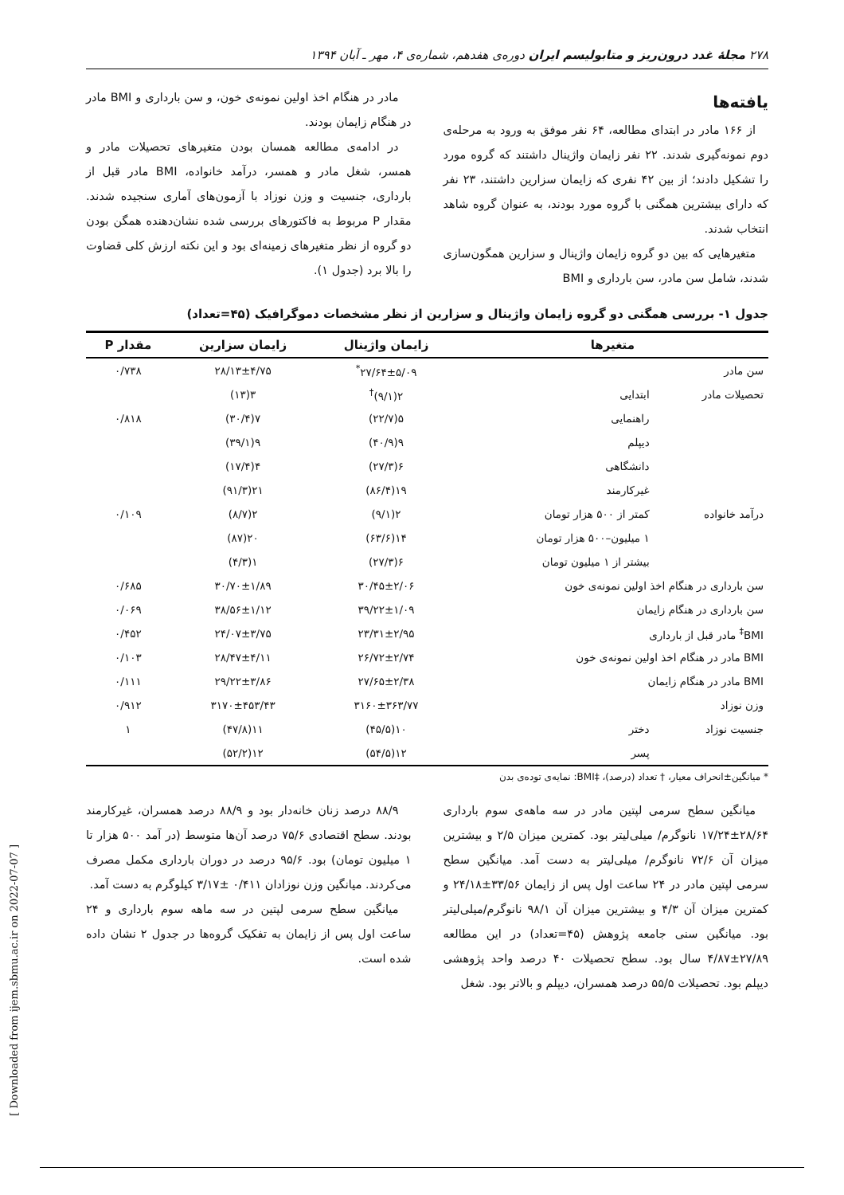۲۷۸ مجلهٔ غدد درون‌ریز و متابولیسم ایران دوره‌ی هفدهم، شماره‌ی ۴، مهر ـ آبان ۱۳۹۴
یافته‌ها
از ۱۶۶ مادر در ابتدای مطالعه، ۶۴ نفر موفق به ورود به مرحله‌ی دوم نمونه‌گیری شدند. ۲۲ نفر زایمان واژینال داشتند که گروه مورد را تشکیل دادند؛ از بین ۴۲ نفری که زایمان سزارین داشتند، ۲۳ نفر که دارای بیشترین همگنی با گروه مورد بودند، به عنوان گروه شاهد انتخاب شدند.
متغیرهایی که بین دو گروه زایمان واژینال و سزارین همگون‌سازی شدند، شامل سن مادر، سن بارداری و BMI
مادر در هنگام اخذ اولین نمونه‌ی خون، و سن بارداری و BMI مادر در هنگام زایمان بودند.
در ادامه‌ی مطالعه همسان بودن متغیرهای تحصیلات مادر و همسر، شغل مادر و همسر، درآمد خانواده، BMI مادر قبل از بارداری، جنسیت و وزن نوزاد با آزمون‌های آماری سنجیده شدند. مقدار P مربوط به فاکتورهای بررسی شده نشان‌دهنده همگن بودن دو گروه از نظر متغیرهای زمینه‌ای بود و این نکته ارزش کلی قضاوت را بالا برد (جدول ۱).
جدول ۱- بررسی همگنی دو گروه زایمان واژینال و سزارین از نظر مشخصات دموگرافیک (۴۵=تعداد)
| متغیرها | | زایمان واژینال | زایمان سزارین | مقدار P |
| --- | --- | --- | --- | --- |
| سن مادر | | ۲۷/۶۴±۵/۰۹<sup>*</sup> | ۲۸/۱۳±۴/۷۵ | ۰/۷۳۸ |
| تحصیلات مادر | ابتدایی | ۲(۹/۱)<sup>†</sup> | ۳(۱۳) | |
| | راهنمایی | ۵(۲۲/۷) | ۷(۳۰/۴) | ۰/۸۱۸ |
| | دیپلم | ۹(۴۰/۹) | ۹(۳۹/۱) | |
| | دانشگاهی | ۶(۲۷/۳) | ۴(۱۷/۴) | |
| | غیرکارمند | ۱۹(۸۶/۴) | ۲۱(۹۱/۳) | |
| درآمد خانواده | کمتر از ۵۰۰ هزار تومان | ۲(۹/۱) | ۲(۸/۷) | ۰/۱۰۹ |
| | ۱ میلیون–۵۰۰ هزار تومان | ۱۴(۶۳/۶) | ۲۰(۸۷) | |
| | بیشتر از ۱ میلیون تومان | ۶(۲۷/۳) | ۱(۴/۳) | |
| سن بارداری در هنگام اخذ اولین نمونه‌ی خون | | ۳۰/۴۵±۲/۰۶ | ۳۰/۷۰±۱/۸۹ | ۰/۶۸۵ |
| سن بارداری در هنگام زایمان | | ۳۹/۲۲±۱/۰۹ | ۳۸/۵۶±۱/۱۲ | ۰/۰۶۹ |
| BMI<sup>‡</sup> مادر قبل از بارداری | | ۲۳/۳۱±۲/۹۵ | ۲۴/۰۷±۳/۷۵ | ۰/۴۵۲ |
| BMI مادر در هنگام اخذ اولین نمونه‌ی خون | | ۲۶/۷۲±۲/۷۴ | ۲۸/۴۷±۴/۱۱ | ۰/۱۰۳ |
| BMI مادر در هنگام زایمان | | ۲۷/۶۵±۲/۳۸ | ۲۹/۲۲±۳/۸۶ | ۰/۱۱۱ |
| وزن نوزاد | | ۳۱۶۰±۳۶۳/۷۷ | ۳۱۷۰±۴۵۳/۴۳ | ۰/۹۱۲ |
| جنسیت نوزاد | دختر | ۱۰(۴۵/۵) | ۱۱(۴۷/۸) | ۱ |
| | پسر | ۱۲(۵۴/۵) | ۱۲(۵۲/۲) | |
* میانگین±انحراف معیار، † تعداد (درصد)، ‡BMI: نمایه‌ی توده‌ی بدن
میانگین سطح سرمی لپتین مادر در سه ماهه‌ی سوم بارداری ۲۸/۶۴±۱۷/۲۴ نانوگرم/ میلی‌لیتر بود. کمترین میزان ۲/۵ و بیشترین میزان آن ۷۲/۶ نانوگرم/ میلی‌لیتر به دست آمد. میانگین سطح سرمی لپتین مادر در ۲۴ ساعت اول پس از زایمان ۳۳/۵۶±۲۴/۱۸ و کمترین میزان آن ۴/۳ و بیشترین میزان آن ۹۸/۱ نانوگرم/میلی‌لیتر بود. میانگین سنی جامعه پژوهش (۴۵=تعداد) در این مطالعه ۲۷/۸۹±۴/۸۷ سال بود. سطح تحصیلات ۴۰ درصد واحد پژوهشی دیپلم بود. تحصیلات ۵۵/۵ درصد همسران، دیپلم و بالاتر بود. شغل
۸۸/۹ درصد زنان خانه‌دار بود و ۸۸/۹ درصد همسران، غیرکارمند بودند. سطح اقتصادی ۷۵/۶ درصد آن‌ها متوسط (در آمد ۵۰۰ هزار تا ۱ میلیون تومان) بود. ۹۵/۶ درصد در دوران بارداری مکمل مصرف می‌کردند. میانگین وزن نوزادان ۰/۴۱۱ ±۳/۱۷ کیلوگرم به دست آمد.
میانگین سطح سرمی لپتین در سه ماهه سوم بارداری و ۲۴ ساعت اول پس از زایمان به تفکیک گروه‌ها در جدول ۲ نشان داده شده است.
[ Downloaded from ijem.sbmu.ac.ir on 2022-07-07 ]